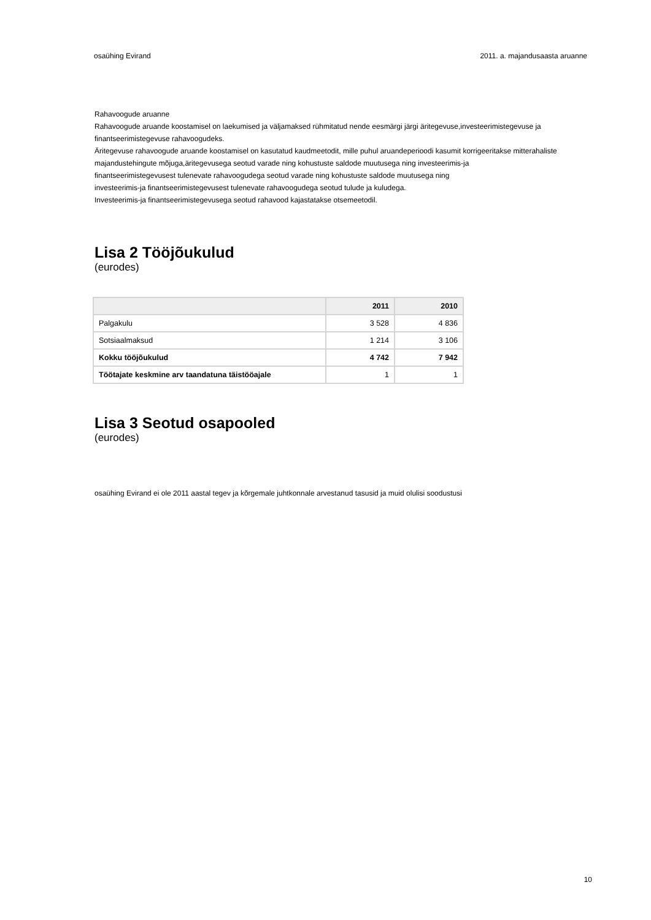osaühing Evirand 2011. a. majandusaasta aruanne
Rahavoogude aruanne
Rahavoogude aruande koostamisel on laekumised ja väljamaksed rühmitatud nende eesmärgi järgi äritegevuse,investeerimistegevuse ja finantseerimistegevuse rahavoogudeks.
Äritegevuse rahavoogude aruande koostamisel on kasutatud kaudmeetodit, mille puhul aruandeperioodi kasumit korrigeeritakse mitterahaliste majandustehingute mõjuga,äritegevusega seotud varade ning kohustuste saldode muutusega ning investeerimis-ja
finantseerimistegevusest tulenevate rahavoogudega seotud varade ning kohustuste saldode muutusega ning
investeerimis-ja finantseerimistegevusest tulenevate rahavoogudega seotud tulude ja kuludega.
Investeerimis-ja finantseerimistegevusega seotud rahavood kajastatakse otsemeetodil.
Lisa 2 Tööjõukulud
(eurodes)
| | 2011 | 2010 |
| --- | --- | --- |
| Palgakulu | 3 528 | 4 836 |
| Sotsiaalmaksud | 1 214 | 3 106 |
| Kokku tööjõukulud | 4 742 | 7 942 |
| Töötajate keskmine arv taandatuna täistööajale | 1 | 1 |
Lisa 3 Seotud osapooled
(eurodes)
osaühing Evirand ei ole 2011 aastal tegev ja kõrgemale juhtkonnale arvestanud tasusid ja muid olulisi soodustusi
10